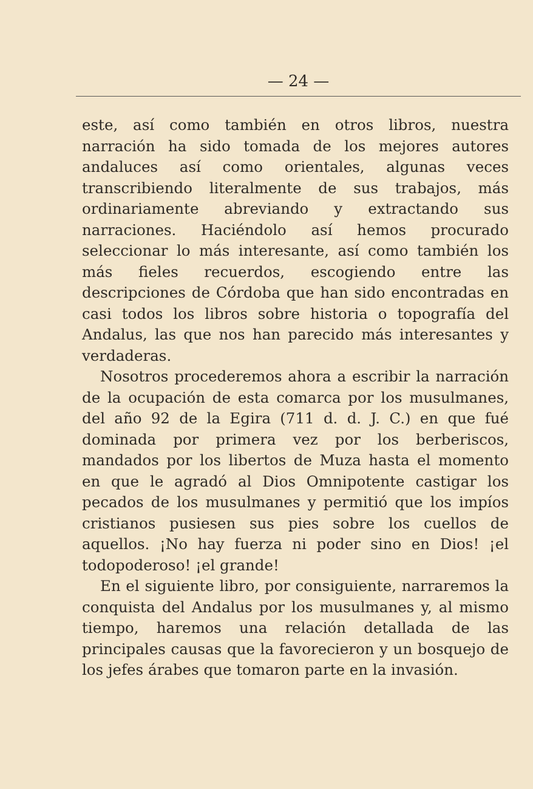— 24 —
este, así como también en otros libros, nuestra narración ha sido tomada de los mejores autores andaluces así como orientales, algunas veces transcribiendo literalmente de sus trabajos, más ordinariamente abreviando y extractando sus narraciones. Haciéndolo así hemos procurado seleccionar lo más interesante, así como también los más fieles recuerdos, escogiendo entre las descripciones de Córdoba que han sido encontradas en casi todos los libros sobre historia o topografía del Andalus, las que nos han parecido más interesantes y verdaderas.
Nosotros procederemos ahora a escribir la narración de la ocupación de esta comarca por los musulmanes, del año 92 de la Egira (711 d. d. J. C.) en que fué dominada por primera vez por los berberiscos, mandados por los libertos de Muza hasta el momento en que le agradó al Dios Omnipotente castigar los pecados de los musulmanes y permitió que los impíos cristianos pusiesen sus pies sobre los cuellos de aquellos. ¡No hay fuerza ni poder sino en Dios! ¡el todopoderoso! ¡el grande!
En el siguiente libro, por consiguiente, narraremos la conquista del Andalus por los musulmanes y, al mismo tiempo, haremos una relación detallada de las principales causas que la favorecieron y un bosquejo de los jefes árabes que tomaron parte en la invasión.